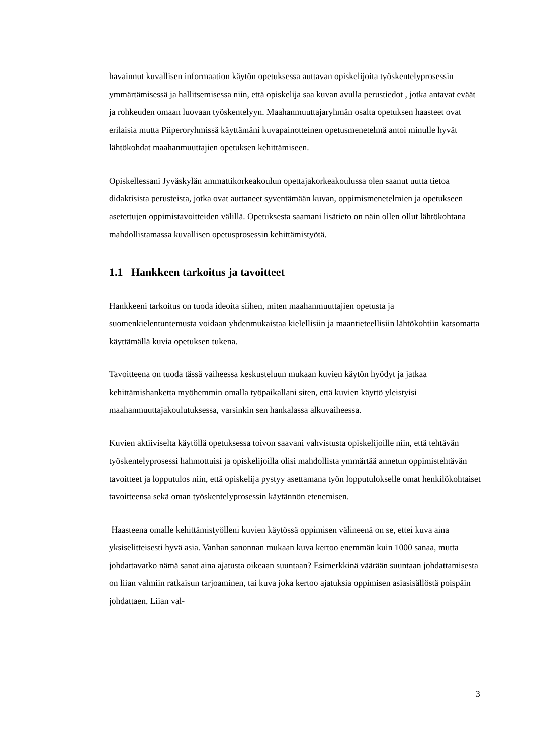havainnut kuvallisen informaation käytön opetuksessa auttavan opiskelijoita työskentelyprosessin ymmärtämisessä ja hallitsemisessa niin, että opiskelija saa kuvan avulla perustiedot , jotka antavat eväät ja rohkeuden omaan luovaan työskentelyyn. Maahanmuuttajaryhmän osalta opetuksen haasteet ovat erilaisia mutta Piiperoryhmissä käyttämäni kuvapainotteinen opetusmenetelmä antoi minulle hyvät lähtökohdat maahanmuuttajien opetuksen kehittämiseen.
Opiskellessani Jyväskylän ammattikorkeakoulun opettajakorkeakoulussa olen saanut uutta tietoa didaktisista perusteista, jotka ovat auttaneet syventämään kuvan, oppimismenetelmien ja opetukseen asetettujen oppimistavoitteiden välillä. Opetuksesta saamani lisätieto on näin ollen ollut lähtökohtana mahdollistamassa kuvallisen opetusprosessin kehittämistyötä.
1.1 Hankkeen tarkoitus ja tavoitteet
Hankkeeni tarkoitus on tuoda ideoita siihen, miten maahanmuuttajien opetusta ja suomenkielentuntemusta voidaan yhdenmukaistaa kielellisiin ja maantieteellisiin lähtökohtiin katsomatta käyttämällä kuvia opetuksen tukena.
Tavoitteena on tuoda tässä vaiheessa keskusteluun mukaan kuvien käytön hyödyt ja jatkaa kehittämishanketta myöhemmin omalla työpaikallani siten, että kuvien käyttö yleistyisi maahanmuuttajakoulutuksessa, varsinkin sen hankalassa alkuvaiheessa.
Kuvien aktiiviselta käytöllä opetuksessa toivon saavani vahvistusta opiskelijoille niin, että tehtävän työskentelyprosessi hahmottuisi ja opiskelijoilla olisi mahdollista ymmärtää annetun oppimistehtävän tavoitteet ja lopputulos niin, että opiskelija pystyy asettamana työn lopputulokselle omat henkilökohtaiset tavoitteensa sekä oman työskentelyprosessin käytännön etenemisen.
Haasteena omalle kehittämistyölleni kuvien käytössä oppimisen välineenä on se, ettei kuva aina yksiselitteisesti hyvä asia. Vanhan sanonnan mukaan kuva kertoo enemmän kuin 1000 sanaa, mutta johdattavatko nämä sanat aina ajatusta oikeaan suuntaan? Esimerkkinä väärään suuntaan johdattamisesta on liian valmiin ratkaisun tarjoaminen, tai kuva joka kertoo ajatuksia oppimisen asiasisällöstä poispäin johdattaen. Liian val-
3